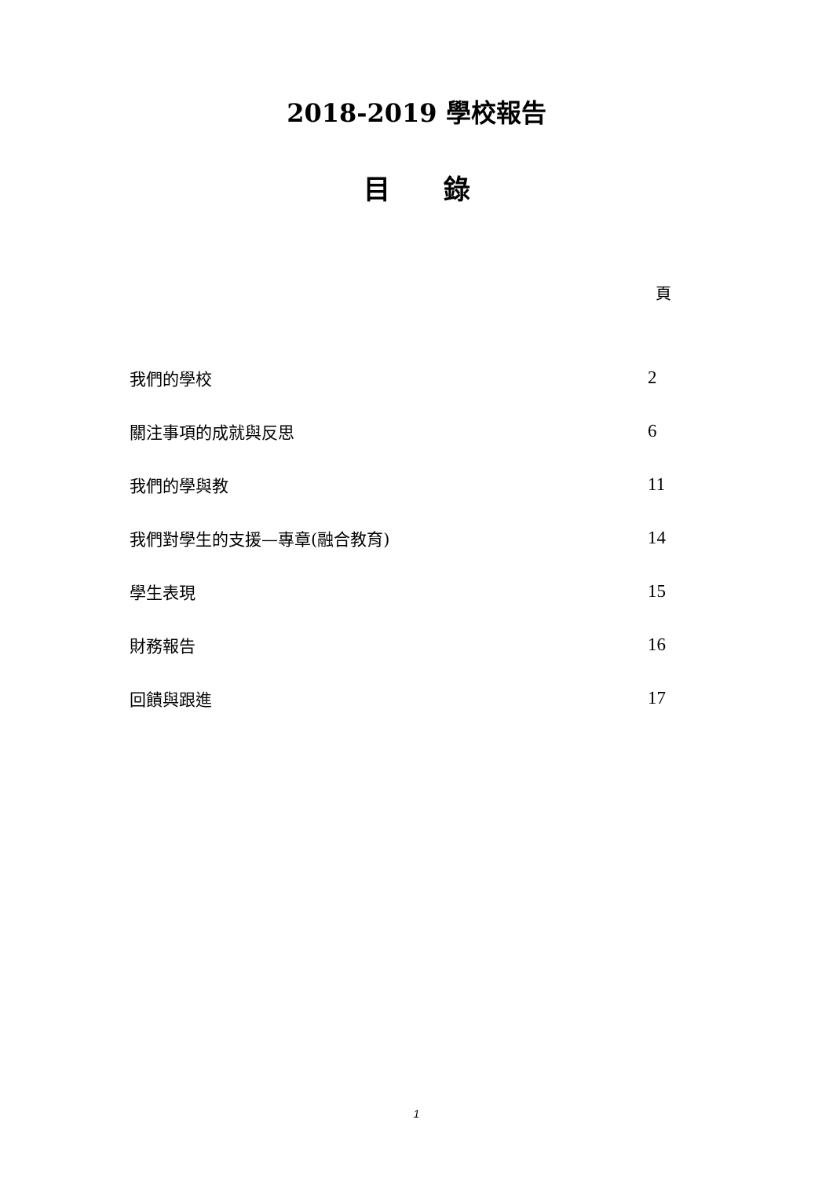2018-2019 學校報告
目　　錄
頁
我們的學校 2
關注事項的成就與反思 6
我們的學與教 11
我們對學生的支援—專章(融合教育) 14
學生表現 15
財務報告 16
回饋與跟進 17
1